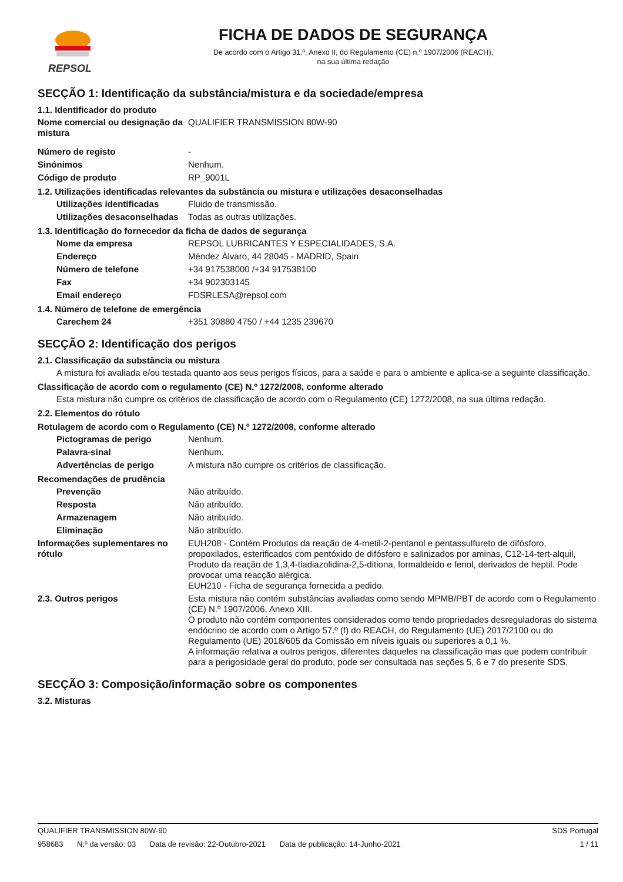REPSOL
FICHA DE DADOS DE SEGURANÇA
De acordo com o Artigo 31.º, Anexo II, do Regulamento (CE) n.º 1907/2006 (REACH),
na sua última redação
SECÇÃO 1: Identificação da substância/mistura e da sociedade/empresa
1.1. Identificador do produto
Nome comercial ou designação da mistura
QUALIFIER TRANSMISSION 80W-90
Número de registo -
Sinónimos Nenhum.
Código de produto RP_9001L
1.2. Utilizações identificadas relevantes da substância ou mistura e utilizações desaconselhadas
Utilizações identificadas
Fluido de transmissão.
Utilizações desaconselhadas
Todas as outras utilizações.
1.3. Identificação do fornecedor da ficha de dados de segurança
Nome da empresa REPSOL LUBRICANTES Y ESPECIALIDADES, S.A.
Endereço Méndez Álvaro, 44 28045 - MADRID, Spain
Número de telefone +34 917538000 /+34 917538100
Fax +34 902303145
Email endereço FDSRLESA@repsol.com
1.4. Número de telefone de emergência
Carechem 24 +351 30880 4750 / +44 1235 239670
SECÇÃO 2: Identificação dos perigos
2.1. Classificação da substância ou mistura
A mistura foi avaliada e/ou testada quanto aos seus perigos físicos, para a saúde e para o ambiente e aplica-se a seguinte classificação.
Classificação de acordo com o regulamento (CE) N.º 1272/2008, conforme alterado
Esta mistura não cumpre os critérios de classificação de acordo com o Regulamento (CE) 1272/2008, na sua última redação.
2.2. Elementos do rótulo
Rotulagem de acordo com o Regulamento (CE) N.º 1272/2008, conforme alterado
Pictogramas de perigo Nenhum.
Palavra-sinal Nenhum.
Advertências de perigo A mistura não cumpre os critérios de classificação.
Recomendações de prudência
Prevenção Não atribuído.
Resposta Não atribuído.
Armazenagem Não atribuído.
Eliminação Não atribuído.
Informações suplementares no rótulo
EUH208 - Contém Produtos da reação de 4-metil-2-pentanol e pentassulfureto de difósforo, propoxilados, esterificados com pentóxido de difósforo e salinizados por aminas, C12-14-tert-alquil, Produto da reação de 1,3,4-tiadiazolidina-2,5-ditiona, formaldeído e fenol, derivados de heptil. Pode provocar uma reacção alérgica.
EUH210 - Ficha de segurança fornecida a pedido.
2.3. Outros perigos Esta mistura não contém substâncias avaliadas como sendo MPMB/PBT de acordo com o Regulamento (CE) N.º 1907/2006, Anexo XIII.
O produto não contém componentes considerados como tendo propriedades desreguladoras do sistema endócrino de acordo com o Artigo 57.º (f) do REACH, do Regulamento (UE) 2017/2100 ou do Regulamento (UE) 2018/605 da Comissão em níveis iguais ou superiores a 0,1 %.
A informação relativa a outros perigos, diferentes daqueles na classificação mas que podem contribuir para a perigosidade geral do produto, pode ser consultada nas seções 5, 6 e 7 do presente SDS.
SECÇÃO 3: Composição/informação sobre os componentes
3.2. Misturas
QUALIFIER TRANSMISSION 80W-90 SDS Portugal
958683 N.º da versão: 03 Data de revisão: 22-Outubro-2021 Data de publicação: 14-Junho-2021
1 / 11